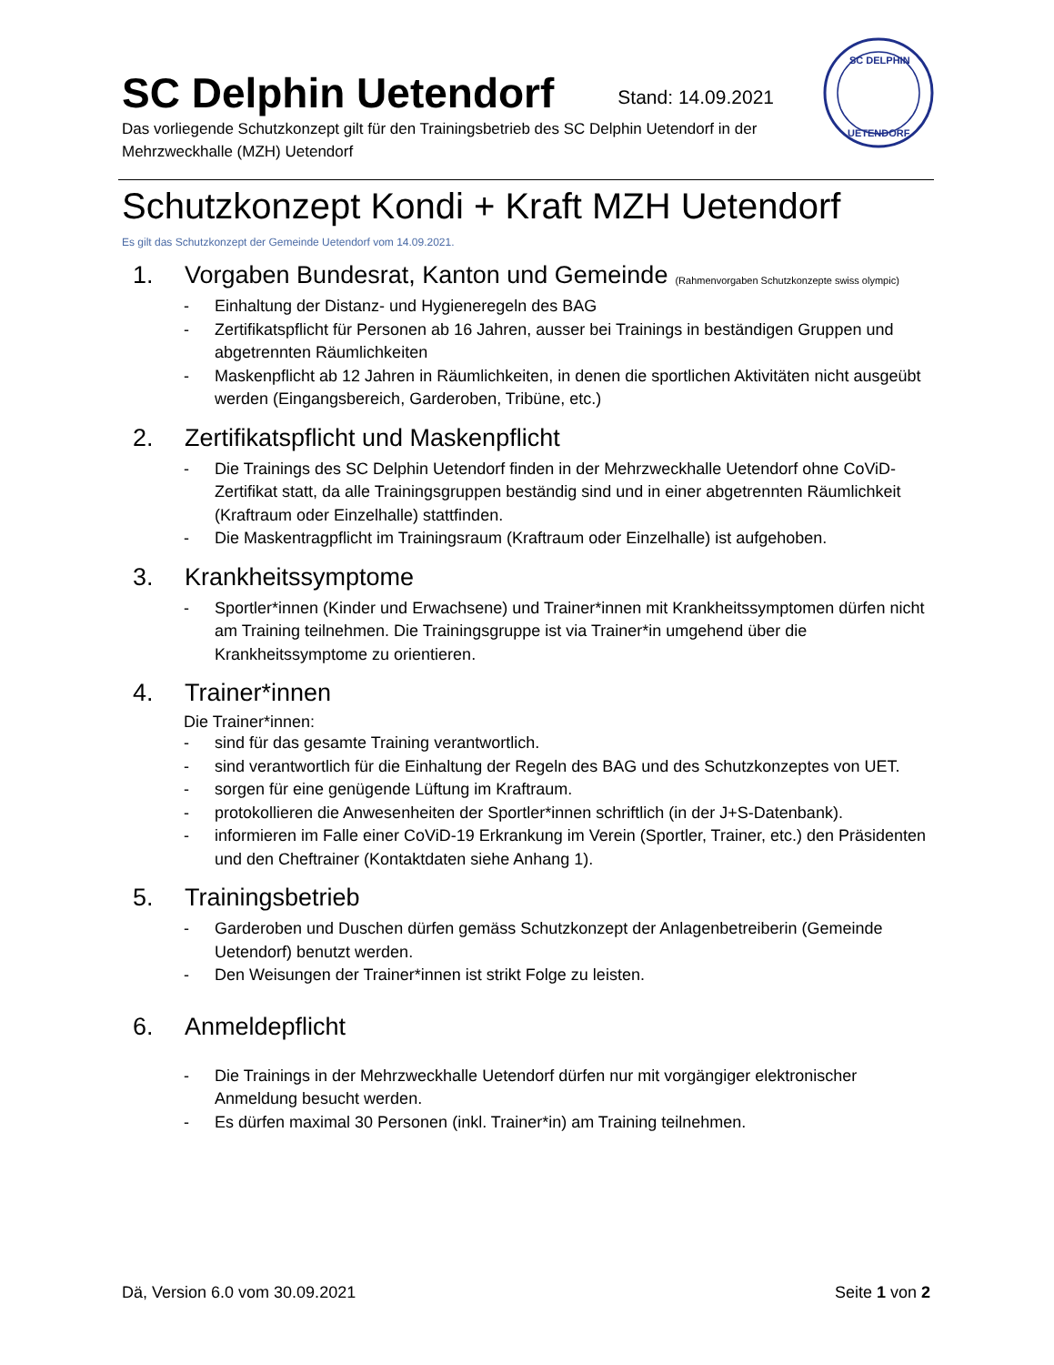SC DELPHIN
UETENDORF
SC Delphin Uetendorf
Stand: 14.09.2021
Das vorliegende Schutzkonzept gilt für den Trainingsbetrieb des SC Delphin Uetendorf in der Mehrzweckhalle (MZH) Uetendorf
Schutzkonzept Kondi + Kraft MZH Uetendorf
Es gilt das Schutzkonzept der Gemeinde Uetendorf vom 14.09.2021.
1. Vorgaben Bundesrat, Kanton und Gemeinde (Rahmenvorgaben Schutzkonzepte swiss olympic)
- Einhaltung der Distanz- und Hygieneregeln des BAG
- Zertifikatspflicht für Personen ab 16 Jahren, ausser bei Trainings in beständigen Gruppen und abgetrennten Räumlichkeiten
- Maskenpflicht ab 12 Jahren in Räumlichkeiten, in denen die sportlichen Aktivitäten nicht ausgeübt werden (Eingangsbereich, Garderoben, Tribüne, etc.)
2. Zertifikatspflicht und Maskenpflicht
- Die Trainings des SC Delphin Uetendorf finden in der Mehrzweckhalle Uetendorf ohne CoViD-Zertifikat statt, da alle Trainingsgruppen beständig sind und in einer abgetrennten Räumlichkeit (Kraftraum oder Einzelhalle) stattfinden.
- Die Maskentragpflicht im Trainingsraum (Kraftraum oder Einzelhalle) ist aufgehoben.
3. Krankheitssymptome
- Sportler*innen (Kinder und Erwachsene) und Trainer*innen mit Krankheitssymptomen dürfen nicht am Training teilnehmen. Die Trainingsgruppe ist via Trainer*in umgehend über die Krankheitssymptome zu orientieren.
4. Trainer*innen
Die Trainer*innen:
- sind für das gesamte Training verantwortlich.
- sind verantwortlich für die Einhaltung der Regeln des BAG und des Schutzkonzeptes von UET.
- sorgen für eine genügende Lüftung im Kraftraum.
- protokollieren die Anwesenheiten der Sportler*innen schriftlich (in der J+S-Datenbank).
- informieren im Falle einer CoViD-19 Erkrankung im Verein (Sportler, Trainer, etc.) den Präsidenten und den Cheftrainer (Kontaktdaten siehe Anhang 1).
5. Trainingsbetrieb
- Garderoben und Duschen dürfen gemäss Schutzkonzept der Anlagenbetreiberin (Gemeinde Uetendorf) benutzt werden.
- Den Weisungen der Trainer*innen ist strikt Folge zu leisten.
6. Anmeldepflicht
- Die Trainings in der Mehrzweckhalle Uetendorf dürfen nur mit vorgängiger elektronischer Anmeldung besucht werden.
- Es dürfen maximal 30 Personen (inkl. Trainer*in) am Training teilnehmen.
Dä, Version 6.0 vom 30.09.2021 Seite 1 von 2